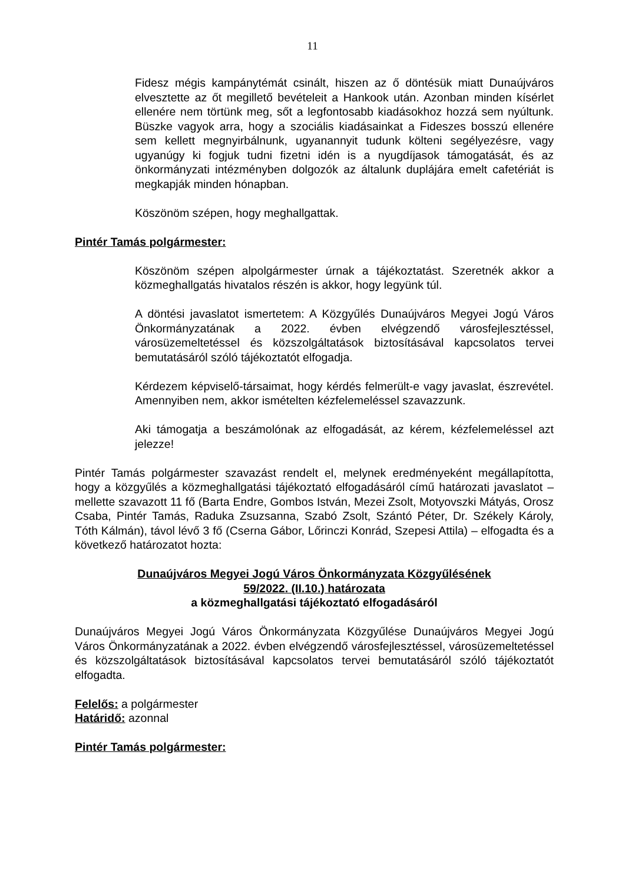11
Fidesz mégis kampánytémát csinált, hiszen az ő döntésük miatt Dunaújváros elvesztette az őt megillető bevételeit a Hankook után. Azonban minden kísérlet ellenére nem törtünk meg, sőt a legfontosabb kiadásokhoz hozzá sem nyúltunk. Büszke vagyok arra, hogy a szociális kiadásainkat a Fideszes bosszú ellenére sem kellett megnyirbálnunk, ugyanannyit tudunk költeni segélyezésre, vagy ugyanúgy ki fogjuk tudni fizetni idén is a nyugdíjasok támogatását, és az önkormányzati intézményben dolgozók az általunk duplájára emelt cafetériát is megkapják minden hónapban.
Köszönöm szépen, hogy meghallgattak.
Pintér Tamás polgármester:
Köszönöm szépen alpolgármester úrnak a tájékoztatást. Szeretnék akkor a közmeghallgatás hivatalos részén is akkor, hogy legyünk túl.
A döntési javaslatot ismertetem: A Közgyűlés Dunaújváros Megyei Jogú Város Önkormányzatának a 2022. évben elvégzendő városfejlesztéssel, városüzemeltetéssel és közszolgáltatások biztosításával kapcsolatos tervei bemutatásáról szóló tájékoztatót elfogadja.
Kérdezem képviselő-társaimat, hogy kérdés felmerült-e vagy javaslat, észrevétel. Amennyiben nem, akkor ismételten kézfelemeléssel szavazzunk.
Aki támogatja a beszámolónak az elfogadását, az kérem, kézfelemeléssel azt jelezze!
Pintér Tamás polgármester szavazást rendelt el, melynek eredményeként megállapította, hogy a közgyűlés a közmeghallgatási tájékoztató elfogadásáról című határozati javaslatot – mellette szavazott 11 fő (Barta Endre, Gombos István, Mezei Zsolt, Motyovszki Mátyás, Orosz Csaba, Pintér Tamás, Raduka Zsuzsanna, Szabó Zsolt, Szántó Péter, Dr. Székely Károly, Tóth Kálmán), távol lévő 3 fő (Cserna Gábor, Lőrinczi Konrád, Szepesi Attila) – elfogadta és a következő határozatot hozta:
Dunaújváros Megyei Jogú Város Önkormányzata Közgyűlésének
59/2022. (II.10.) határozata
a közmeghallgatási tájékoztató elfogadásáról
Dunaújváros Megyei Jogú Város Önkormányzata Közgyűlése Dunaújváros Megyei Jogú Város Önkormányzatának a 2022. évben elvégzendő városfejlesztéssel, városüzemeltetéssel és közszolgáltatások biztosításával kapcsolatos tervei bemutatásáról szóló tájékoztatót elfogadta.
Felelős: a polgármester
Határidő: azonnal
Pintér Tamás polgármester: